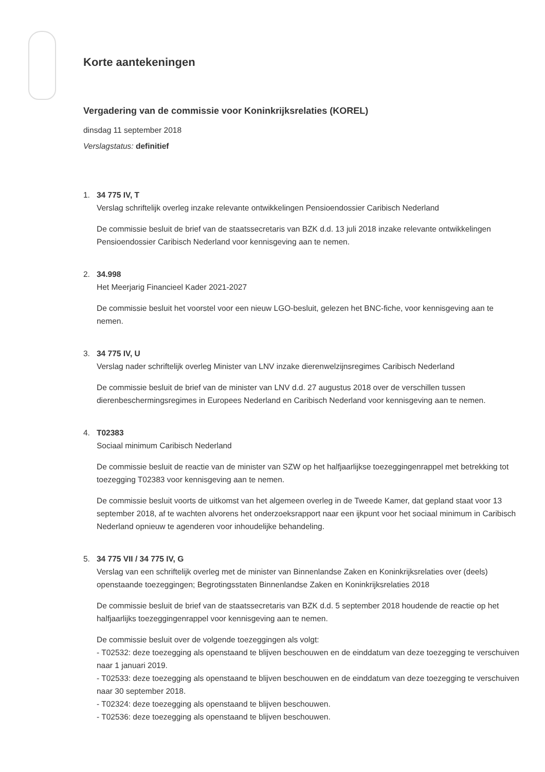Korte aantekeningen
Vergadering van de commissie voor Koninkrijksrelaties (KOREL)
dinsdag 11 september 2018
Verslagstatus: definitief
1. 34 775 IV, T
Verslag schriftelijk overleg inzake relevante ontwikkelingen Pensioendossier Caribisch Nederland
De commissie besluit de brief van de staatssecretaris van BZK d.d. 13 juli 2018 inzake relevante ontwikkelingen Pensioendossier Caribisch Nederland voor kennisgeving aan te nemen.
2. 34.998
Het Meerjarig Financieel Kader 2021-2027
De commissie besluit het voorstel voor een nieuw LGO-besluit, gelezen het BNC-fiche, voor kennisgeving aan te nemen.
3. 34 775 IV, U
Verslag nader schriftelijk overleg Minister van LNV inzake dierenwelzijnsregimes Caribisch Nederland
De commissie besluit de brief van de minister van LNV d.d. 27 augustus 2018 over de verschillen tussen dierenbeschermingsregimes in Europees Nederland en Caribisch Nederland voor kennisgeving aan te nemen.
4. T02383
Sociaal minimum Caribisch Nederland
De commissie besluit de reactie van de minister van SZW op het halfjaarlijkse toezeggingenrappel met betrekking tot toezegging T02383 voor kennisgeving aan te nemen.
De commissie besluit voorts de uitkomst van het algemeen overleg in de Tweede Kamer, dat gepland staat voor 13 september 2018, af te wachten alvorens het onderzoeksrapport naar een ijkpunt voor het sociaal minimum in Caribisch Nederland opnieuw te agenderen voor inhoudelijke behandeling.
5. 34 775 VII / 34 775 IV, G
Verslag van een schriftelijk overleg met de minister van Binnenlandse Zaken en Koninkrijksrelaties over (deels) openstaande toezeggingen; Begrotingsstaten Binnenlandse Zaken en Koninkrijksrelaties 2018
De commissie besluit de brief van de staatssecretaris van BZK d.d. 5 september 2018 houdende de reactie op het halfjaarlijks toezeggingenrappel voor kennisgeving aan te nemen.
De commissie besluit over de volgende toezeggingen als volgt:
- T02532: deze toezegging als openstaand te blijven beschouwen en de einddatum van deze toezegging te verschuiven naar 1 januari 2019.
- T02533: deze toezegging als openstaand te blijven beschouwen en de einddatum van deze toezegging te verschuiven naar 30 september 2018.
- T02324: deze toezegging als openstaand te blijven beschouwen.
- T02536: deze toezegging als openstaand te blijven beschouwen.